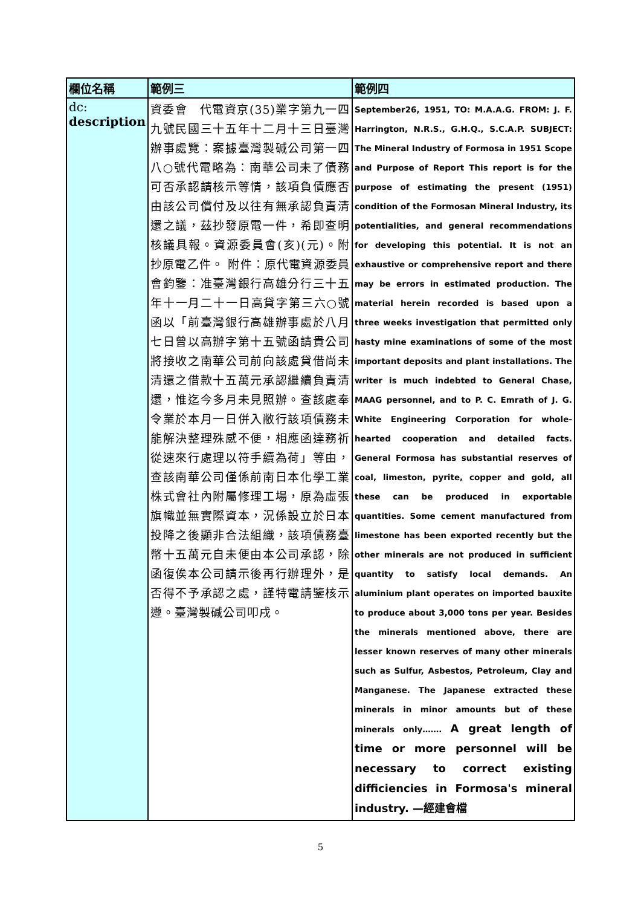| 欄位名稱 | 範例三 | 範例四 |
| --- | --- | --- |
| dc: description | 資委會 代電資京(35)業字第九一四九號民國三十五年十二月十三日臺灣辦事處覽：案據臺灣製碱公司第一四八○號代電略為：南華公司未了債務可否承認請核示等情，該項負債應否由該公司償付及以往有無承認負責清還之議，茲抄發原電一件，希即查明核議具報。資源委員會(亥)(元)。附抄原電乙件。 附件：原代電資源委員會鈞鑒：准臺灣銀行高雄分行三十五年十一月二十一日高貸字第三六○號函以「前臺灣銀行高雄辦事處於八月七日曾以高辦字第十五號函請貴公司將接收之南華公司前向該處貸借尚未清還之借款十五萬元承認繼續負責清還，惟迄今多月未見照辦。查該處奉令業於本月一日併入敝行該項債務未能解決整理殊感不便，相應函達務祈從速來行處理以符手續為荷」等由，查該南華公司僅係前南日本化學工業株式會社內附屬修理工場，原為虛張旗幟並無實際資本，況係設立於日本投降之後顯非合法組織，該項債務臺幣十五萬元自未便由本公司承認，除函復俟本公司請示後再行辦理外，是否得不予承認之處，謹特電請鑒核示遵。臺灣製碱公司叩戌。 | September26, 1951, TO: M.A.A.G. FROM: J. F. Harrington, N.R.S., G.H.Q., S.C.A.P. SUBJECT: The Mineral Industry of Formosa in 1951 Scope and Purpose of Report This report is for the purpose of estimating the present (1951) condition of the Formosan Mineral Industry, its potentialities, and general recommendations for developing this potential. It is not an exhaustive or comprehensive report and there may be errors in estimated production. The material herein recorded is based upon a three weeks investigation that permitted only hasty mine examinations of some of the most important deposits and plant installations. The writer is much indebted to General Chase, MAAG personnel, and to P. C. Emrath of J. G. White Engineering Corporation for whole-hearted cooperation and detailed facts. General Formosa has substantial reserves of coal, limeston, pyrite, copper and gold, all these can be produced in exportable quantities. Some cement manufactured from limestone has been exported recently but the other minerals are not produced in sufficient quantity to satisfy local demands. An aluminium plant operates on imported bauxite to produce about 3,000 tons per year. Besides the minerals mentioned above, there are lesser known reserves of many other minerals such as Sulfur, Asbestos, Petroleum, Clay and Manganese. The Japanese extracted these minerals in minor amounts but of these minerals only……. A great length of time or more personnel will be necessary to correct existing difficiencies in Formosa's mineral industry. —經建會檔 |
5